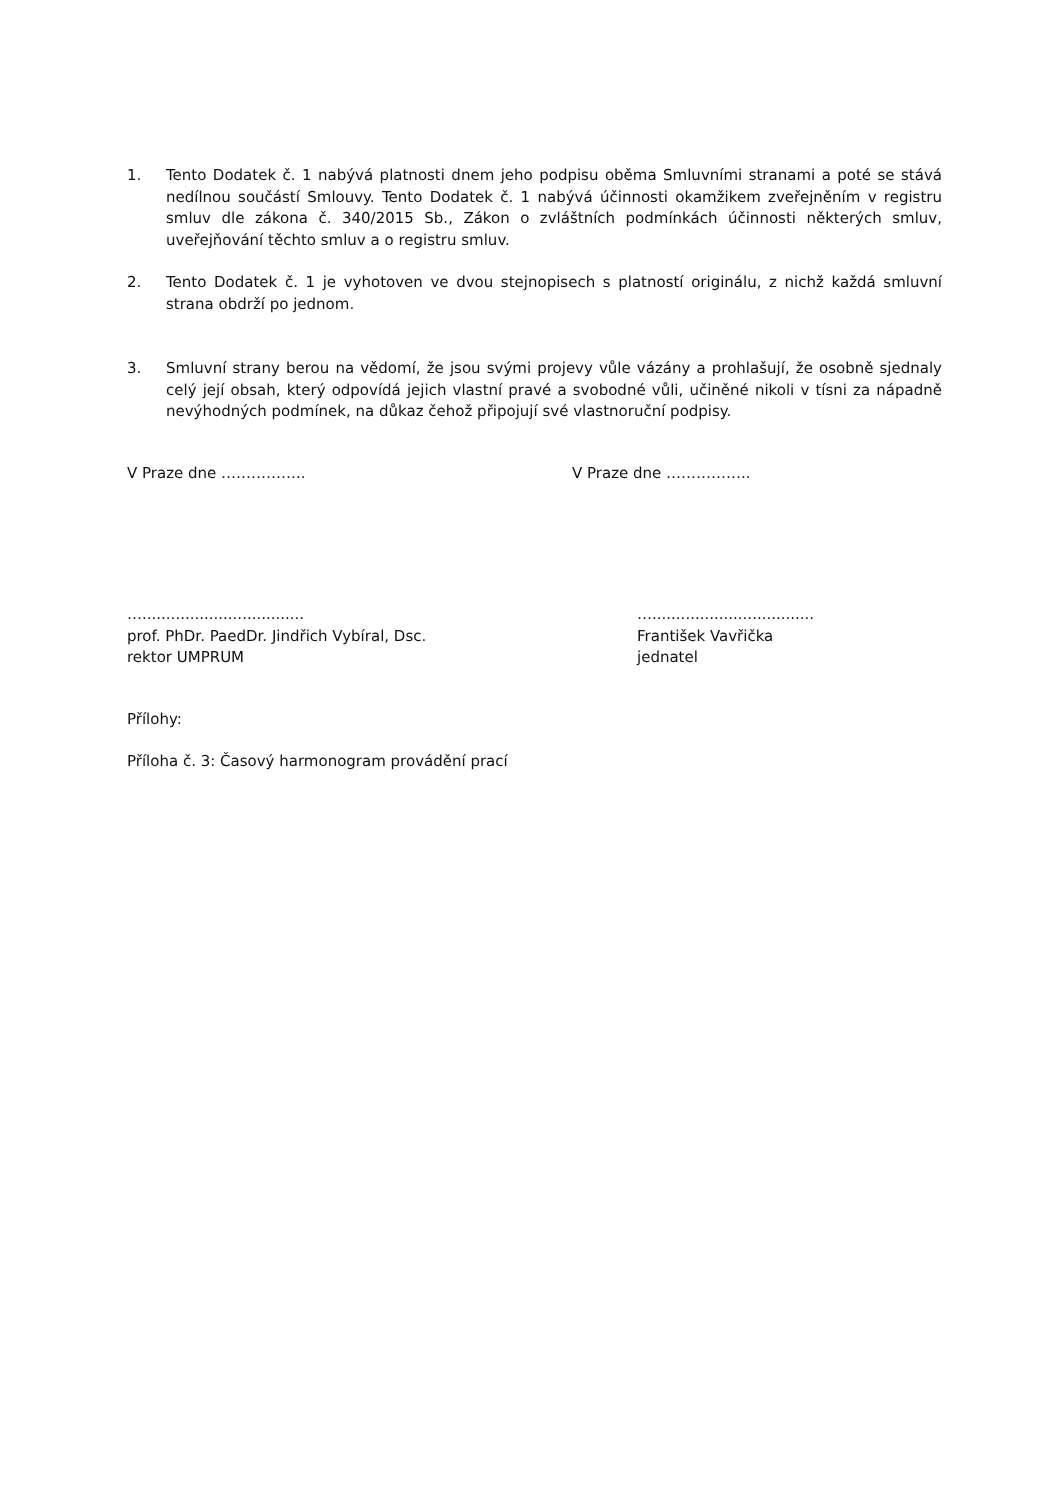1. Tento Dodatek č. 1 nabývá platnosti dnem jeho podpisu oběma Smluvními stranami a poté se stává nedílnou součástí Smlouvy. Tento Dodatek č. 1 nabývá účinnosti okamžikem zveřejněním v registru smluv dle zákona č. 340/2015 Sb., Zákon o zvláštních podmínkách účinnosti některých smluv, uveřejňování těchto smluv a o registru smluv.
2. Tento Dodatek č. 1 je vyhotoven ve dvou stejnopisech s platností originálu, z nichž každá smluvní strana obdrží po jednom.
3. Smluvní strany berou na vědomí, že jsou svými projevy vůle vázány a prohlašují, že osobně sjednaly celý její obsah, který odpovídá jejich vlastní pravé a svobodné vůli, učiněné nikoli v tísni za nápadně nevýhodných podmínek, na důkaz čehož připojují své vlastnoruční podpisy.
V Praze dne …………….. V Praze dne ……………..
…..................................
prof. PhDr. PaedDr. Jindřich Vybíral, Dsc.
rektor UMPRUM
…..................................
František Vavřička
jednatel
Přílohy:
Příloha č. 3: Časový harmonogram provádění prací